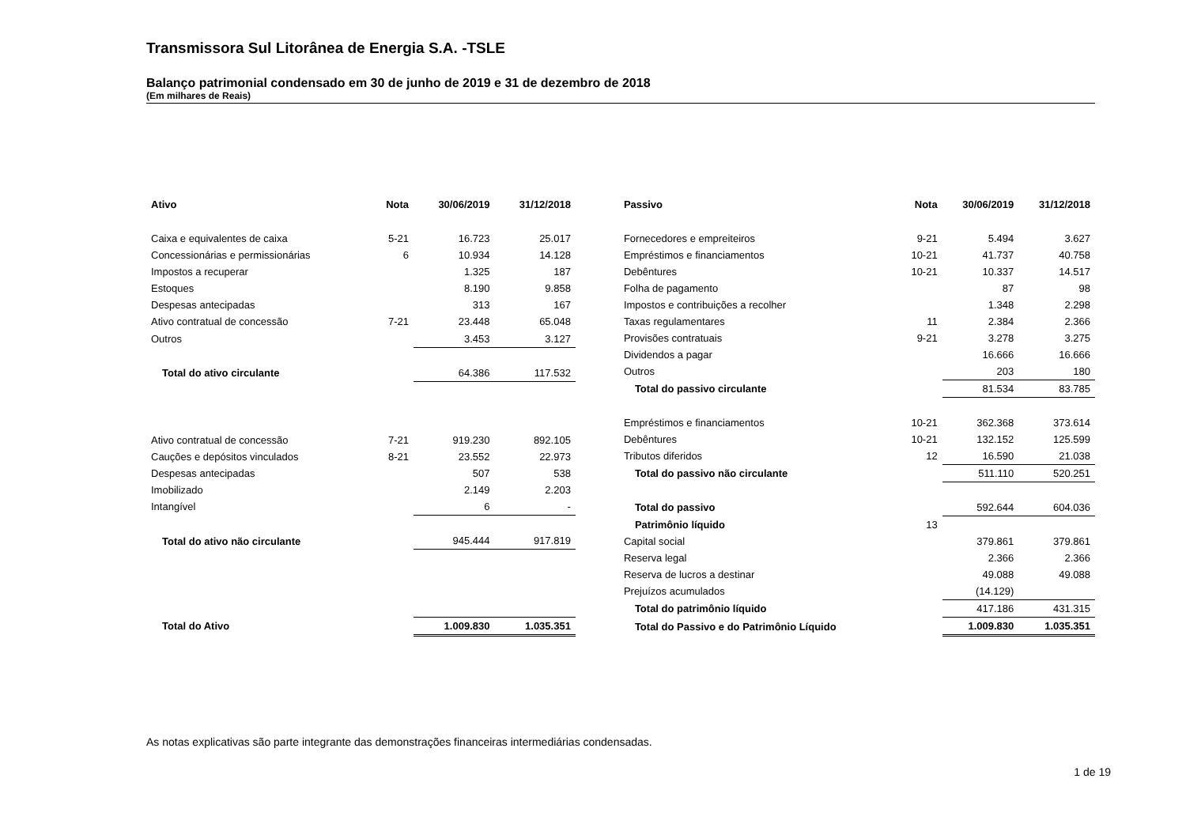Transmissora Sul Litorânea de Energia S.A. -TSLE
Balanço patrimonial condensado em 30 de junho de 2019 e 31 de dezembro de 2018
(Em milhares de Reais)
| Ativo | Nota | 30/06/2019 | 31/12/2018 |
| --- | --- | --- | --- |
| Caixa e equivalentes de caixa | 5-21 | 16.723 | 25.017 |
| Concessionárias e permissionárias | 6 | 10.934 | 14.128 |
| Impostos a recuperar | | 1.325 | 187 |
| Estoques | | 8.190 | 9.858 |
| Despesas antecipadas | | 313 | 167 |
| Ativo contratual de concessão | 7-21 | 23.448 | 65.048 |
| Outros | | 3.453 | 3.127 |
| Total do ativo circulante | | 64.386 | 117.532 |
| Ativo contratual de concessão | 7-21 | 919.230 | 892.105 |
| Cauções e depósitos vinculados | 8-21 | 23.552 | 22.973 |
| Despesas antecipadas | | 507 | 538 |
| Imobilizado | | 2.149 | 2.203 |
| Intangível | | 6 | - |
| Total do ativo não circulante | | 945.444 | 917.819 |
| Total do Ativo | | 1.009.830 | 1.035.351 |
| Passivo | Nota | 30/06/2019 | 31/12/2018 |
| --- | --- | --- | --- |
| Fornecedores e empreiteiros | 9-21 | 5.494 | 3.627 |
| Empréstimos e financiamentos | 10-21 | 41.737 | 40.758 |
| Debêntures | 10-21 | 10.337 | 14.517 |
| Folha de pagamento | | 87 | 98 |
| Impostos e contribuições a recolher | | 1.348 | 2.298 |
| Taxas regulamentares | 11 | 2.384 | 2.366 |
| Provisões contratuais | 9-21 | 3.278 | 3.275 |
| Dividendos a pagar | | 16.666 | 16.666 |
| Outros | | 203 | 180 |
| Total do passivo circulante | | 81.534 | 83.785 |
| Empréstimos e financiamentos | 10-21 | 362.368 | 373.614 |
| Debêntures | 10-21 | 132.152 | 125.599 |
| Tributos diferidos | 12 | 16.590 | 21.038 |
| Total do passivo não circulante | | 511.110 | 520.251 |
| Total do passivo | | 592.644 | 604.036 |
| Patrimônio líquido | 13 | | |
| Capital social | | 379.861 | 379.861 |
| Reserva legal | | 2.366 | 2.366 |
| Reserva de lucros a destinar | | 49.088 | 49.088 |
| Prejuízos acumulados | | (14.129) | |
| Total do patrimônio líquido | | 417.186 | 431.315 |
| Total do Passivo e do Patrimônio Líquido | | 1.009.830 | 1.035.351 |
As notas explicativas são parte integrante das demonstrações financeiras intermediárias condensadas.
1 de 19